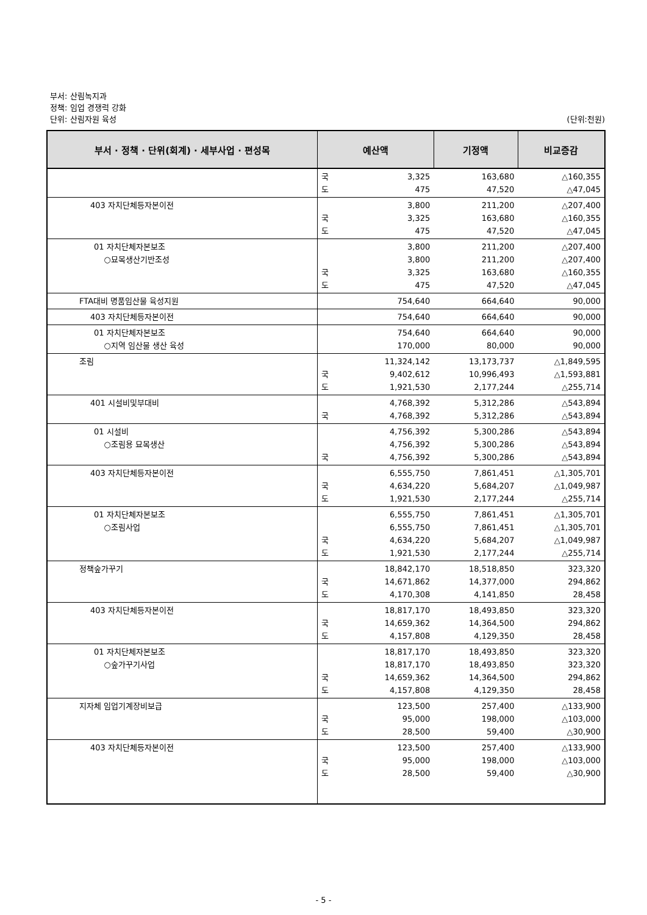부서: 산림녹지과
정책: 임업 경쟁력 강화
단위: 산림자원 육성 (단위:천원)
| 부서 · 정책 · 단위(회계) · 세부사업 · 편성목 | 예산액 | | 기정액 | 비교증감 |
| --- | --- | --- | --- | --- |
| | 국 도 | 3,325 475 | 163,680 47,520 | △160,355 △47,045 |
| 403 자치단체등자본이전 | 국 도 | 3,800 3,325 475 | 211,200 163,680 47,520 | △207,400 △160,355 △47,045 |
| 01 자치단체자본보조 ○묘목생산기반조성 | 국 도 | 3,800 3,800 3,325 475 | 211,200 211,200 163,680 47,520 | △207,400 △207,400 △160,355 △47,045 |
| FTA대비 명품임산물 육성지원 | | 754,640 | 664,640 | 90,000 |
| 403 자치단체등자본이전 | | 754,640 | 664,640 | 90,000 |
| 01 자치단체자본보조 ○지역 임산물 생산 육성 | | 754,640 170,000 | 664,640 80,000 | 90,000 90,000 |
| 조림 | 국 도 | 11,324,142 9,402,612 1,921,530 | 13,173,737 10,996,493 2,177,244 | △1,849,595 △1,593,881 △255,714 |
| 401 시설비및부대비 | 국 | 4,768,392 4,768,392 | 5,312,286 5,312,286 | △543,894 △543,894 |
| 01 시설비 ○조림용 묘목생산 | 국 | 4,756,392 4,756,392 4,756,392 | 5,300,286 5,300,286 5,300,286 | △543,894 △543,894 △543,894 |
| 403 자치단체등자본이전 | 국 도 | 6,555,750 4,634,220 1,921,530 | 7,861,451 5,684,207 2,177,244 | △1,305,701 △1,049,987 △255,714 |
| 01 자치단체자본보조 ○조림사업 | 국 도 | 6,555,750 6,555,750 4,634,220 1,921,530 | 7,861,451 7,861,451 5,684,207 2,177,244 | △1,305,701 △1,305,701 △1,049,987 △255,714 |
| 정책숲가꾸기 | 국 도 | 18,842,170 14,671,862 4,170,308 | 18,518,850 14,377,000 4,141,850 | 323,320 294,862 28,458 |
| 403 자치단체등자본이전 | 국 도 | 18,817,170 14,659,362 4,157,808 | 18,493,850 14,364,500 4,129,350 | 323,320 294,862 28,458 |
| 01 자치단체자본보조 ○숲가꾸기사업 | 국 도 | 18,817,170 18,817,170 14,659,362 4,157,808 | 18,493,850 18,493,850 14,364,500 4,129,350 | 323,320 323,320 294,862 28,458 |
| 지자체 임업기계장비보급 | 국 도 | 123,500 95,000 28,500 | 257,400 198,000 59,400 | △133,900 △103,000 △30,900 |
| 403 자치단체등자본이전 | 국 도 | 123,500 95,000 28,500 | 257,400 198,000 59,400 | △133,900 △103,000 △30,900 |
- 5 -